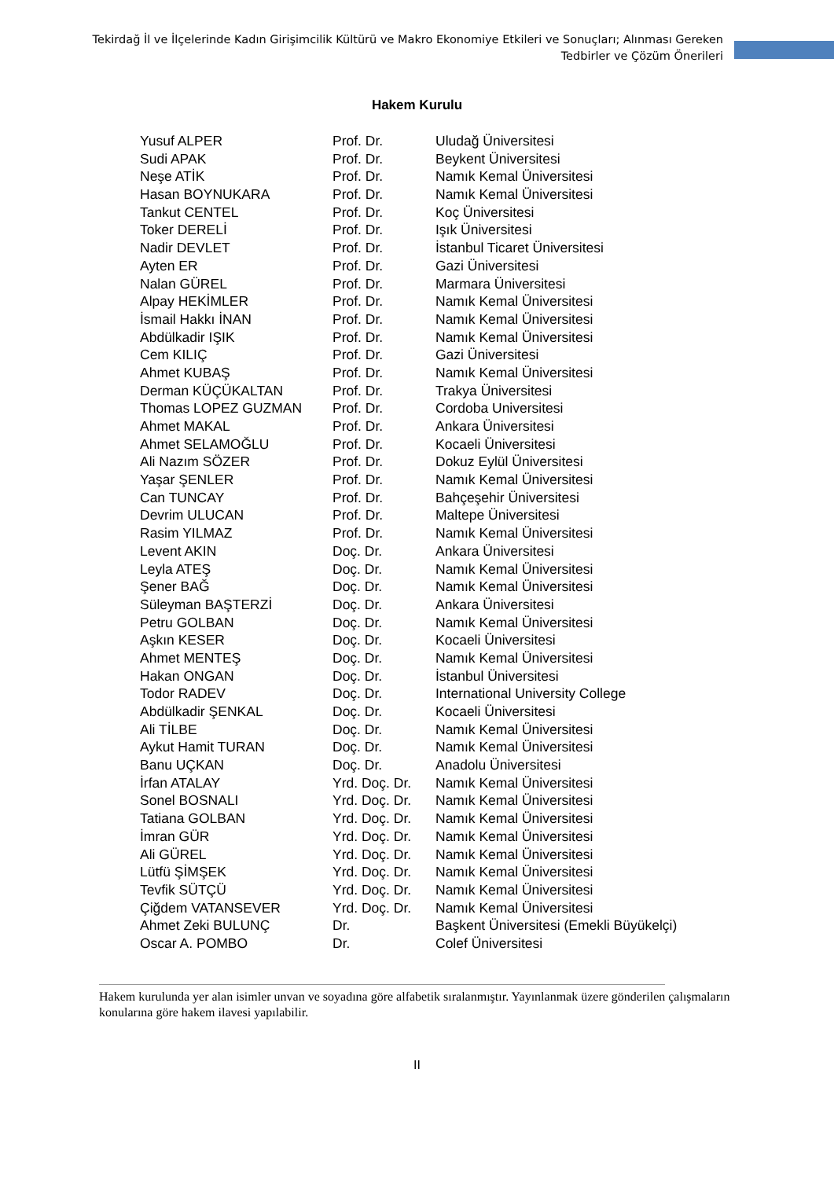Tekirdağ İl ve İlçelerinde Kadın Girişimcilik Kültürü ve Makro Ekonomiye Etkileri ve Sonuçları; Alınması Gereken Tedbirler ve Çözüm Önerileri
Hakem Kurulu
| Yusuf ALPER | Prof. Dr. | Uludağ Üniversitesi |
| Sudi APAK | Prof. Dr. | Beykent Üniversitesi |
| Neşe ATİK | Prof. Dr. | Namık Kemal Üniversitesi |
| Hasan BOYNUKARA | Prof. Dr. | Namık Kemal Üniversitesi |
| Tankut CENTEL | Prof. Dr. | Koç Üniversitesi |
| Toker DERELİ | Prof. Dr. | Işık Üniversitesi |
| Nadir DEVLET | Prof. Dr. | İstanbul Ticaret Üniversitesi |
| Ayten ER | Prof. Dr. | Gazi Üniversitesi |
| Nalan GÜREL | Prof. Dr. | Marmara Üniversitesi |
| Alpay HEKİMLER | Prof. Dr. | Namık Kemal Üniversitesi |
| İsmail Hakkı İNAN | Prof. Dr. | Namık Kemal Üniversitesi |
| Abdülkadir IŞIK | Prof. Dr. | Namık Kemal Üniversitesi |
| Cem KILIÇ | Prof. Dr. | Gazi Üniversitesi |
| Ahmet KUBAŞ | Prof. Dr. | Namık Kemal Üniversitesi |
| Derman KÜÇÜKALTAN | Prof. Dr. | Trakya Üniversitesi |
| Thomas LOPEZ GUZMAN | Prof. Dr. | Cordoba Universitesi |
| Ahmet MAKAL | Prof. Dr. | Ankara Üniversitesi |
| Ahmet SELAMOĞLU | Prof. Dr. | Kocaeli Üniversitesi |
| Ali Nazım SÖZER | Prof. Dr. | Dokuz Eylül Üniversitesi |
| Yaşar ŞENLER | Prof. Dr. | Namık Kemal Üniversitesi |
| Can TUNCAY | Prof. Dr. | Bahçeşehir Üniversitesi |
| Devrim ULUCAN | Prof. Dr. | Maltepe Üniversitesi |
| Rasim YILMAZ | Prof. Dr. | Namık Kemal Üniversitesi |
| Levent AKIN | Doç. Dr. | Ankara Üniversitesi |
| Leyla ATEŞ | Doç. Dr. | Namık Kemal Üniversitesi |
| Şener BAĞ | Doç. Dr. | Namık Kemal Üniversitesi |
| Süleyman BAŞTERZİ | Doç. Dr. | Ankara Üniversitesi |
| Petru GOLBAN | Doç. Dr. | Namık Kemal Üniversitesi |
| Aşkın KESER | Doç. Dr. | Kocaeli Üniversitesi |
| Ahmet MENTEŞ | Doç. Dr. | Namık Kemal Üniversitesi |
| Hakan ONGAN | Doç. Dr. | İstanbul Üniversitesi |
| Todor RADEV | Doç. Dr. | International University College |
| Abdülkadir ŞENKAL | Doç. Dr. | Kocaeli Üniversitesi |
| Ali TİLBE | Doç. Dr. | Namık Kemal Üniversitesi |
| Aykut Hamit TURAN | Doç. Dr. | Namık Kemal Üniversitesi |
| Banu UÇKAN | Doç. Dr. | Anadolu Üniversitesi |
| İrfan ATALAY | Yrd. Doç. Dr. | Namık Kemal Üniversitesi |
| Sonel BOSNALI | Yrd. Doç. Dr. | Namık Kemal Üniversitesi |
| Tatiana GOLBAN | Yrd. Doç. Dr. | Namık Kemal Üniversitesi |
| İmran GÜR | Yrd. Doç. Dr. | Namık Kemal Üniversitesi |
| Ali GÜREL | Yrd. Doç. Dr. | Namık Kemal Üniversitesi |
| Lütfü ŞİMŞEK | Yrd. Doç. Dr. | Namık Kemal Üniversitesi |
| Tevfik SÜTÇÜ | Yrd. Doç. Dr. | Namık Kemal Üniversitesi |
| Çiğdem VATANSEVER | Yrd. Doç. Dr. | Namık Kemal Üniversitesi |
| Ahmet Zeki BULUNÇ | Dr. | Başkent Üniversitesi (Emekli Büyükelçi) |
| Oscar A. POMBO | Dr. | Colef Üniversitesi |
Hakem kurulunda yer alan isimler unvan ve soyadına göre alfabetik sıralanmıştır. Yayınlanmak üzere gönderilen çalışmaların konularına göre hakem ilavesi yapılabilir.
II